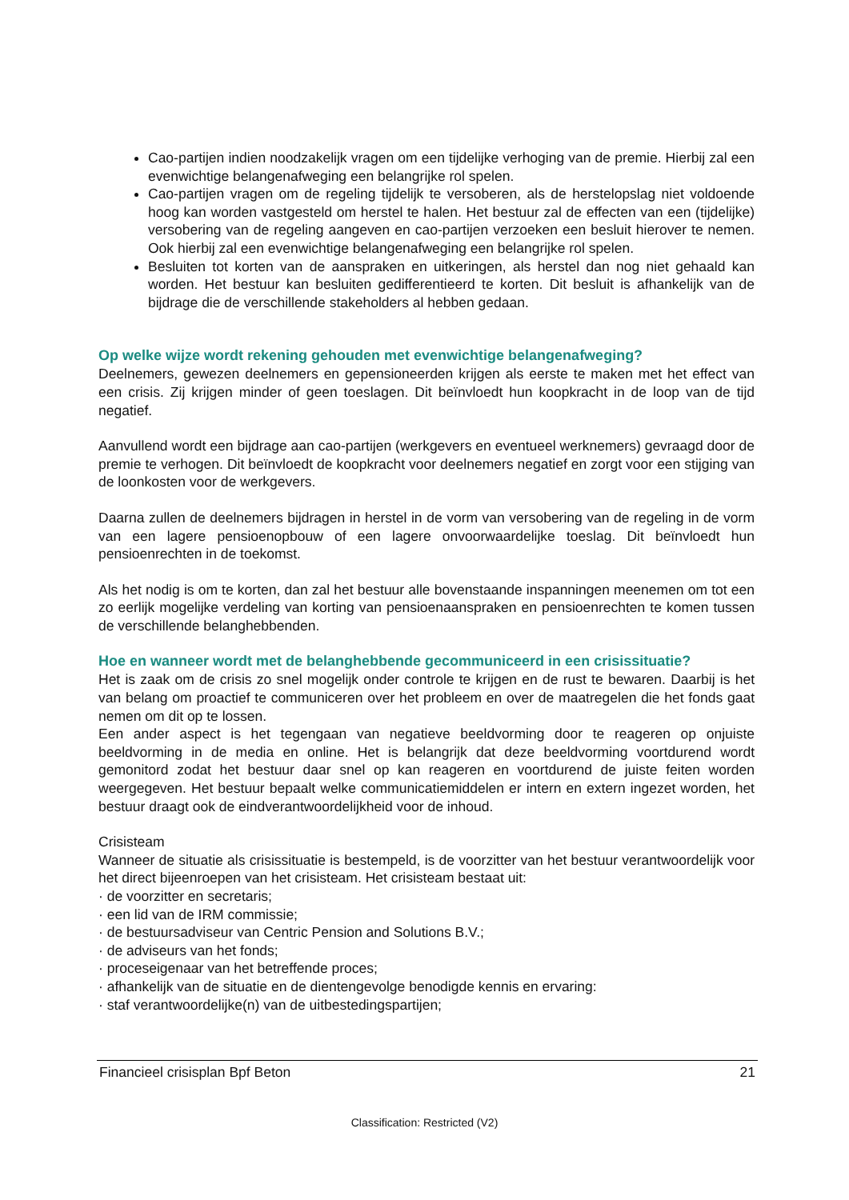Cao-partijen indien noodzakelijk vragen om een tijdelijke verhoging van de premie. Hierbij zal een evenwichtige belangenafweging een belangrijke rol spelen.
Cao-partijen vragen om de regeling tijdelijk te versoberen, als de herstelopslag niet voldoende hoog kan worden vastgesteld om herstel te halen. Het bestuur zal de effecten van een (tijdelijke) versobering van de regeling aangeven en cao-partijen verzoeken een besluit hierover te nemen. Ook hierbij zal een evenwichtige belangenafweging een belangrijke rol spelen.
Besluiten tot korten van de aanspraken en uitkeringen, als herstel dan nog niet gehaald kan worden. Het bestuur kan besluiten gedifferentieerd te korten. Dit besluit is afhankelijk van de bijdrage die de verschillende stakeholders al hebben gedaan.
Op welke wijze wordt rekening gehouden met evenwichtige belangenafweging?
Deelnemers, gewezen deelnemers en gepensioneerden krijgen als eerste te maken met het effect van een crisis. Zij krijgen minder of geen toeslagen. Dit beïnvloedt hun koopkracht in de loop van de tijd negatief.
Aanvullend wordt een bijdrage aan cao-partijen (werkgevers en eventueel werknemers) gevraagd door de premie te verhogen. Dit beïnvloedt de koopkracht voor deelnemers negatief en zorgt voor een stijging van de loonkosten voor de werkgevers.
Daarna zullen de deelnemers bijdragen in herstel in de vorm van versobering van de regeling in de vorm van een lagere pensioenopbouw of een lagere onvoorwaardelijke toeslag. Dit beïnvloedt hun pensioenrechten in de toekomst.
Als het nodig is om te korten, dan zal het bestuur alle bovenstaande inspanningen meenemen om tot een zo eerlijk mogelijke verdeling van korting van pensioenaanspraken en pensioenrechten te komen tussen de verschillende belanghebbenden.
Hoe en wanneer wordt met de belanghebbende gecommuniceerd in een crisissituatie?
Het is zaak om de crisis zo snel mogelijk onder controle te krijgen en de rust te bewaren. Daarbij is het van belang om proactief te communiceren over het probleem en over de maatregelen die het fonds gaat nemen om dit op te lossen.
Een ander aspect is het tegengaan van negatieve beeldvorming door te reageren op onjuiste beeldvorming in de media en online. Het is belangrijk dat deze beeldvorming voortdurend wordt gemonitord zodat het bestuur daar snel op kan reageren en voortdurend de juiste feiten worden weergegeven. Het bestuur bepaalt welke communicatiemiddelen er intern en extern ingezet worden, het bestuur draagt ook de eindverantwoordelijkheid voor de inhoud.
Crisisteam
Wanneer de situatie als crisissituatie is bestempeld, is de voorzitter van het bestuur verantwoordelijk voor het direct bijeenroepen van het crisisteam. Het crisisteam bestaat uit:
· de voorzitter en secretaris;
· een lid van de IRM commissie;
· de bestuursadviseur van Centric Pension and Solutions B.V.;
· de adviseurs van het fonds;
· proceseigenaar van het betreffende proces;
· afhankelijk van de situatie en de dientengevolge benodigde kennis en ervaring:
· staf verantwoordelijke(n) van de uitbestedingspartijen;
Financieel crisisplan Bpf Beton 21
Classification: Restricted (V2)